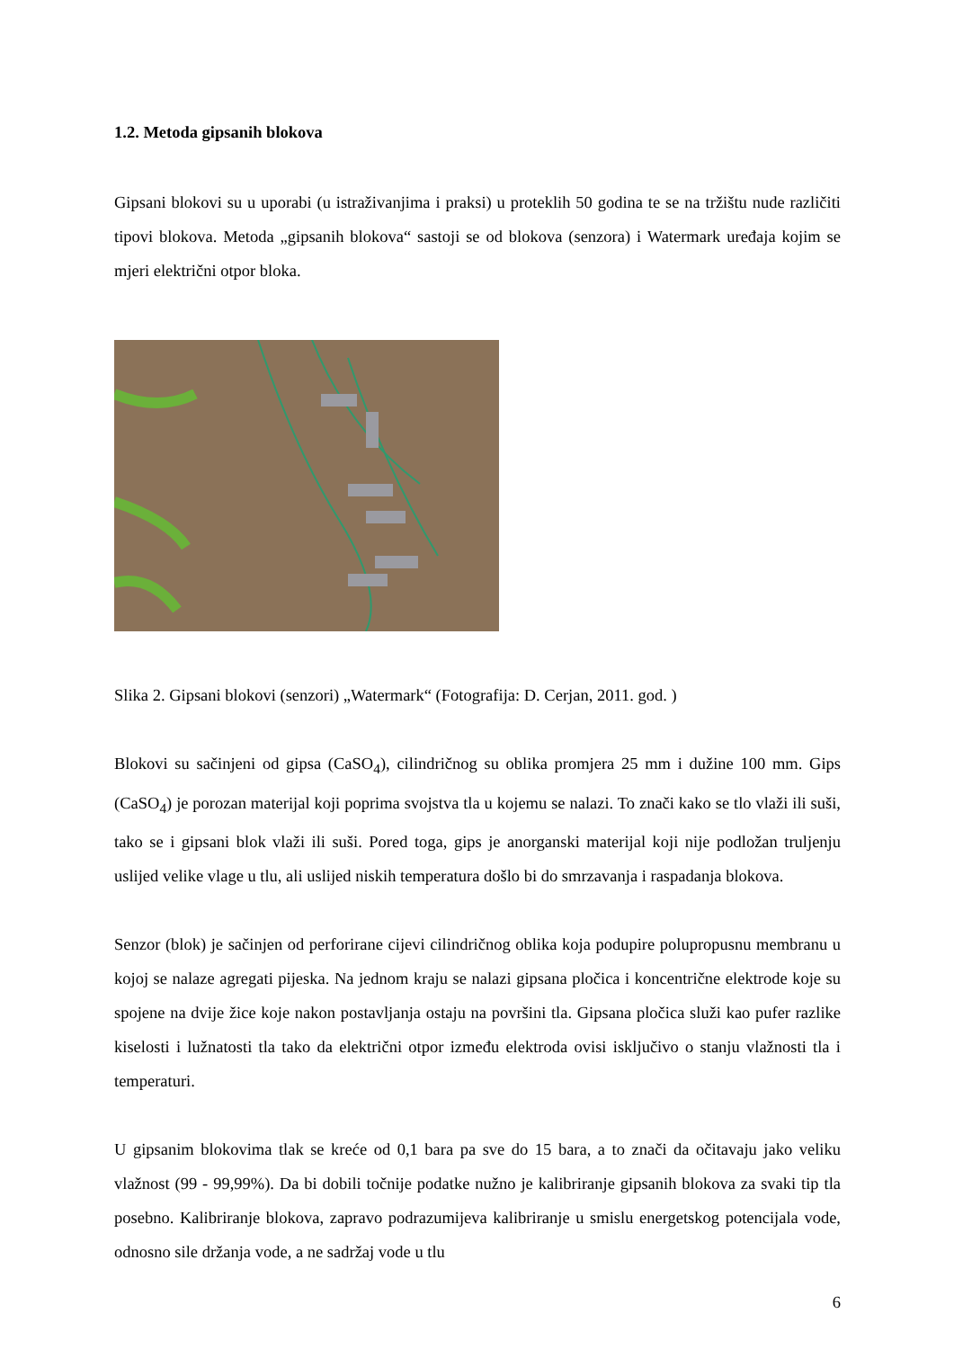1.2. Metoda gipsanih blokova
Gipsani blokovi su u uporabi (u istraživanjima i praksi) u proteklih 50 godina te se na tržištu nude različiti tipovi blokova. Metoda „gipsanih blokova“ sastoji se od blokova (senzora) i Watermark uređaja kojim se mjeri električni otpor bloka.
Slika 2. Gipsani blokovi (senzori) „Watermark“ (Fotografija: D. Cerjan, 2011. god. )
Blokovi su sačinjeni od gipsa (CaSO<sub>4</sub>), cilindričnog su oblika promjera 25 mm i dužine 100 mm. Gips (CaSO<sub>4</sub>) je porozan materijal koji poprima svojstva tla u kojemu se nalazi. To znači kako se tlo vlaži ili suši, tako se i gipsani blok vlaži ili suši. Pored toga, gips je anorganski materijal koji nije podložan truljenju uslijed velike vlage u tlu, ali uslijed niskih temperatura došlo bi do smrzavanja i raspadanja blokova.
Senzor (blok) je sačinjen od perforirane cijevi cilindričnog oblika koja podupire polupropusnu membranu u kojoj se nalaze agregati pijeska. Na jednom kraju se nalazi gipsana pločica i koncentrične elektrode koje su spojene na dvije žice koje nakon postavljanja ostaju na površini tla. Gipsana pločica služi kao pufer razlike kiselosti i lužnatosti tla tako da električni otpor između elektroda ovisi isključivo o stanju vlažnosti tla i temperaturi.
U gipsanim blokovima tlak se kreće od 0,1 bara pa sve do 15 bara, a to znači da očitavaju jako veliku vlažnost (99 - 99,99%). Da bi dobili točnije podatke nužno je kalibriranje gipsanih blokova za svaki tip tla posebno. Kalibriranje blokova, zapravo podrazumijeva kalibriranje u smislu energetskog potencijala vode, odnosno sile držanja vode, a ne sadržaj vode u tlu
6